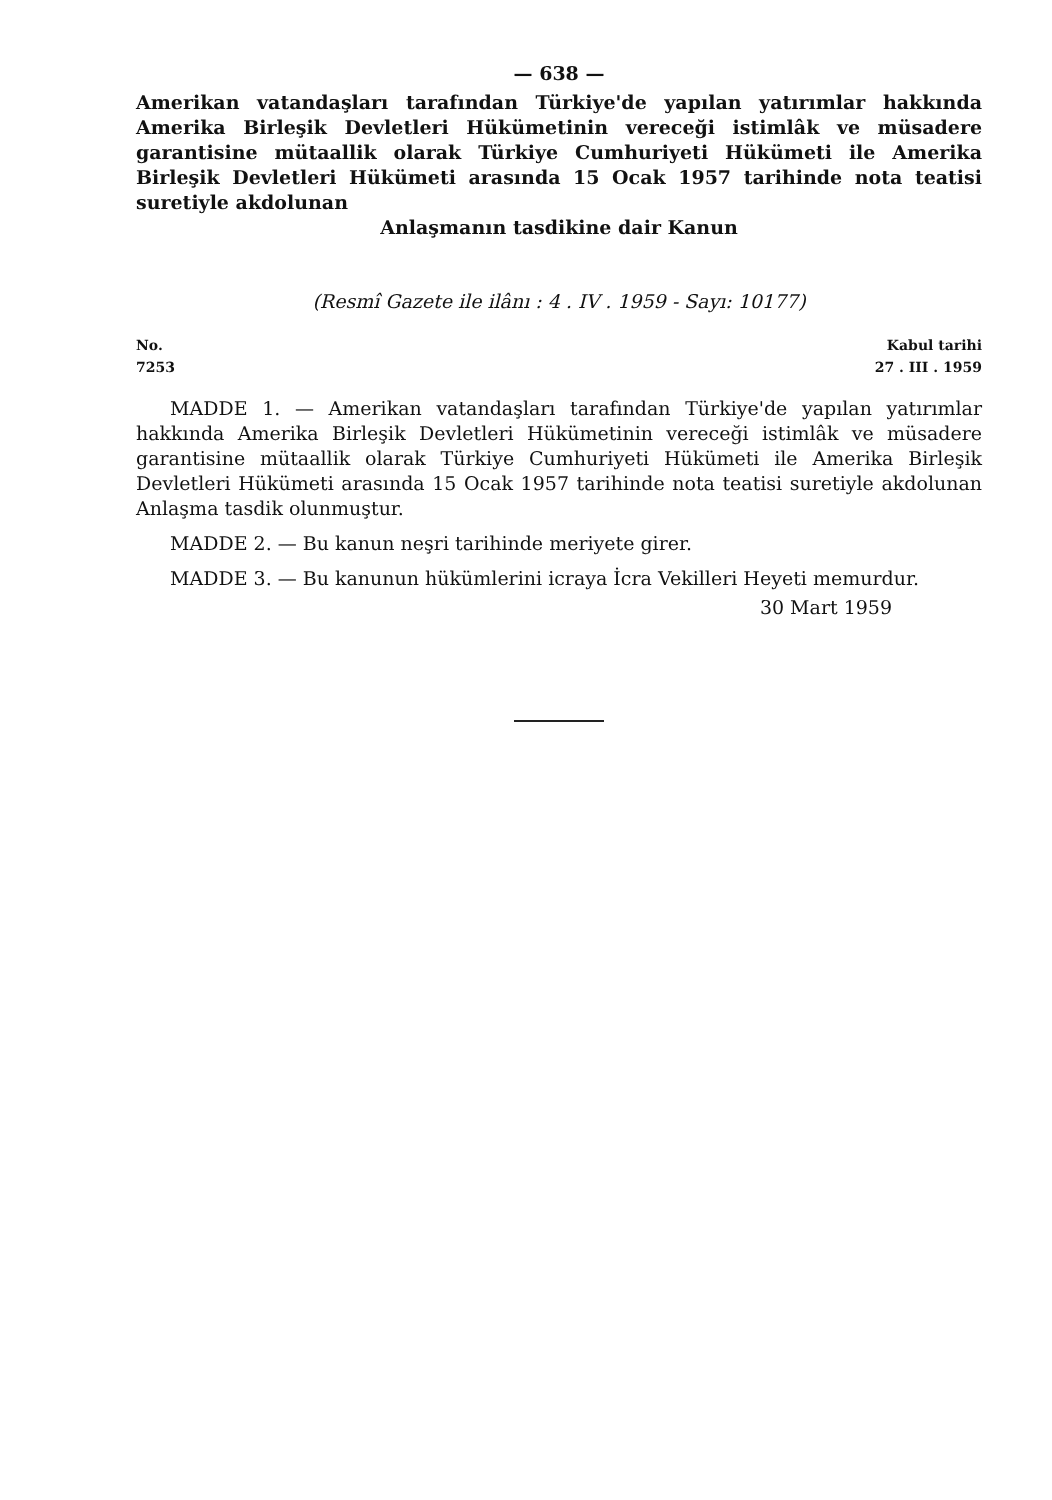— 638 —
Amerikan vatandaşları tarafından Türkiye'de yapılan yatırımlar hakkında Amerika Birleşik Devletleri Hükümetinin vereceği istimlâk ve müsadere garantisine mütaallik olarak Türkiye Cumhuriyeti Hükümeti ile Amerika Birleşik Devletleri Hükümeti arasında 15 Ocak 1957 tarihinde nota teatisi suretiyle akdolunan
Anlaşmanın tasdikine dair Kanun
(Resmî Gazete ile ilânı : 4 . IV . 1959 - Sayı: 10177)
No.
7253
Kabul tarihi
27 . III . 1959
MADDE 1. — Amerikan vatandaşları tarafından Türkiye'de yapılan yatırımlar hakkında Amerika Birleşik Devletleri Hükümetinin vereceği istimlâk ve müsadere garantisine mütaallik olarak Türkiye Cumhuriyeti Hükümeti ile Amerika Birleşik Devletleri Hükümeti arasında 15 Ocak 1957 tarihinde nota teatisi suretiyle akdolunan Anlaşma tasdik olunmuştur.
MADDE 2. — Bu kanun neşri tarihinde meriyete girer.
MADDE 3. — Bu kanunun hükümlerini icraya İcra Vekilleri Heyeti memurdur.
30 Mart 1959